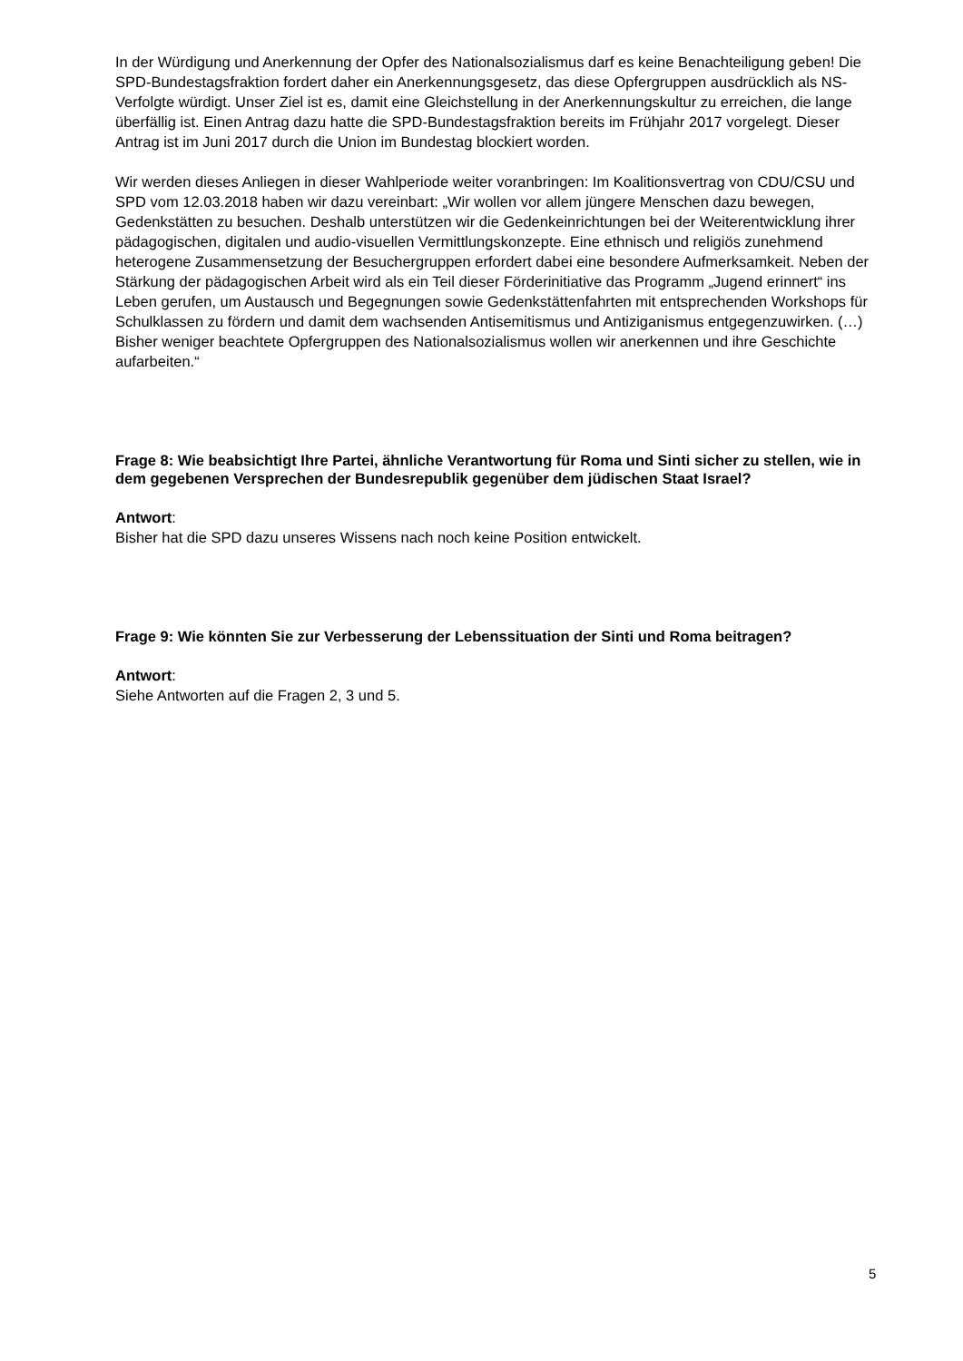In der Würdigung und Anerkennung der Opfer des Nationalsozialismus darf es keine Benachteiligung geben! Die SPD-Bundestagsfraktion fordert daher ein Anerkennungsgesetz, das diese Opfergruppen ausdrücklich als NS-Verfolgte würdigt. Unser Ziel ist es, damit eine Gleichstellung in der Anerkennungskultur zu erreichen, die lange überfällig ist. Einen Antrag dazu hatte die SPD-Bundestagsfraktion bereits im Frühjahr 2017 vorgelegt. Dieser Antrag ist im Juni 2017 durch die Union im Bundestag blockiert worden.
Wir werden dieses Anliegen in dieser Wahlperiode weiter voranbringen: Im Koalitionsvertrag von CDU/CSU und SPD vom 12.03.2018 haben wir dazu vereinbart: „Wir wollen vor allem jüngere Menschen dazu bewegen, Gedenkstätten zu besuchen. Deshalb unterstützen wir die Gedenkeinrichtungen bei der Weiterentwicklung ihrer pädagogischen, digitalen und audio-visuellen Vermittlungskonzepte. Eine ethnisch und religiös zunehmend heterogene Zusammensetzung der Besuchergruppen erfordert dabei eine besondere Aufmerksamkeit. Neben der Stärkung der pädagogischen Arbeit wird als ein Teil dieser Förderinitiative das Programm „Jugend erinnert“ ins Leben gerufen, um Austausch und Begegnungen sowie Gedenkstättenfahrten mit entsprechenden Workshops für Schulklassen zu fördern und damit dem wachsenden Antisemitismus und Antiziganismus entgegenzuwirken. (…) Bisher weniger beachtete Opfergruppen des Nationalsozialismus wollen wir anerkennen und ihre Geschichte aufarbeiten.“
Frage 8: Wie beabsichtigt Ihre Partei, ähnliche Verantwortung für Roma und Sinti sicher zu stellen, wie in dem gegebenen Versprechen der Bundesrepublik gegenüber dem jüdischen Staat Israel?
Antwort:
Bisher hat die SPD dazu unseres Wissens nach noch keine Position entwickelt.
Frage 9: Wie könnten Sie zur Verbesserung der Lebenssituation der Sinti und Roma beitragen?
Antwort:
Siehe Antworten auf die Fragen 2, 3 und 5.
5